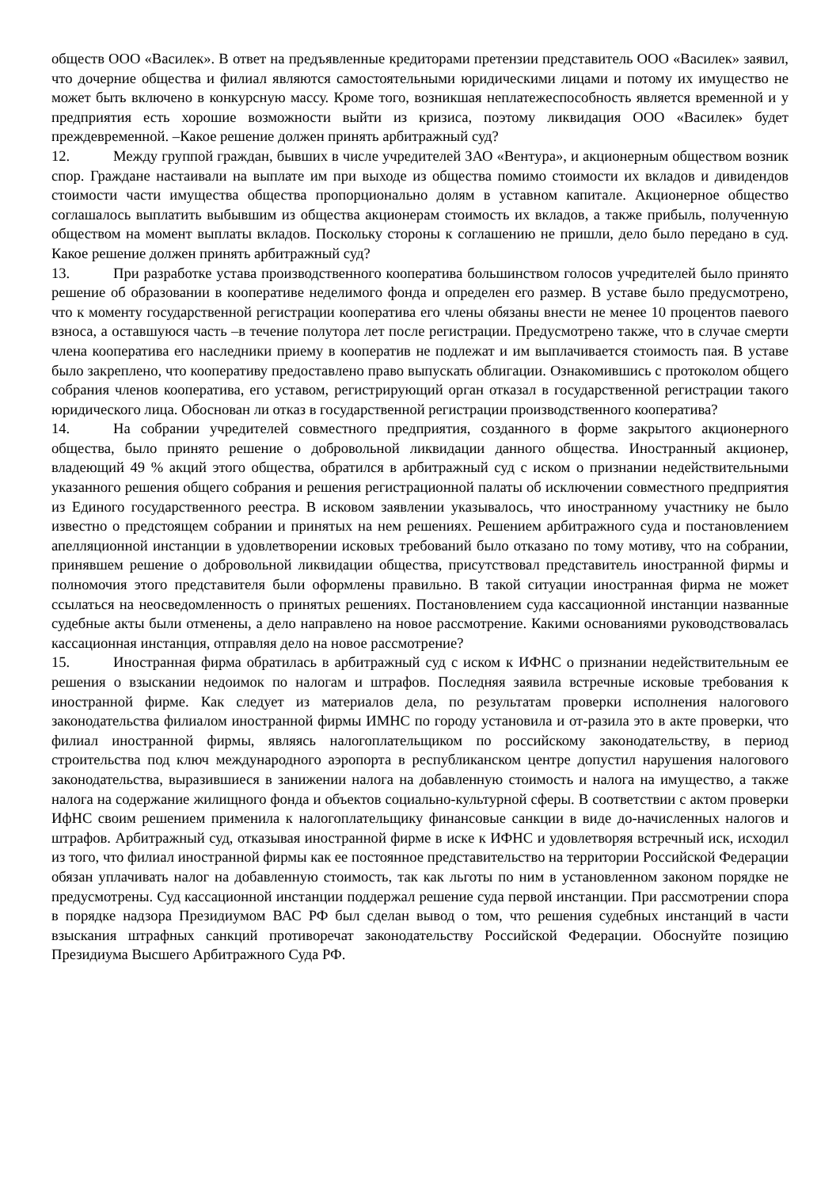обществ ООО «Василек». В ответ на предъявленные кредиторами претензии представитель ООО «Василек» заявил, что дочерние общества и филиал являются самостоятельными юридическими лицами и потому их имущество не может быть включено в конкурсную массу. Кроме того, возникшая неплатежеспособность является временной и у предприятия есть хорошие возможности выйти из кризиса, поэтому ликвидация ООО «Василек» будет преждевременной. –Какое решение должен принять арбитражный суд?
12. Между группой граждан, бывших в числе учредителей ЗАО «Вентура», и акционерным обществом возник спор. Граждане настаивали на выплате им при выходе из общества помимо стоимости их вкладов и дивидендов стоимости части имущества общества пропорционально долям в уставном капитале. Акционерное общество соглашалось выплатить выбывшим из общества акционерам стоимость их вкладов, а также прибыль, полученную обществом на момент выплаты вкладов. Поскольку стороны к соглашению не пришли, дело было передано в суд. Какое решение должен принять арбитражный суд?
13. При разработке устава производственного кооператива большинством голосов учредителей было принято решение об образовании в кооперативе неделимого фонда и определен его размер. В уставе было предусмотрено, что к моменту государственной регистрации кооператива его члены обязаны внести не менее 10 процентов паевого взноса, а оставшуюся часть –в течение полутора лет после регистрации. Предусмотрено также, что в случае смерти члена кооператива его наследники приему в кооператив не подлежат и им выплачивается стоимость пая. В уставе было закреплено, что кооперативу предоставлено право выпускать облигации. Ознакомившись с протоколом общего собрания членов кооператива, его уставом, регистрирующий орган отказал в государственной регистрации такого юридического лица. Обоснован ли отказ в государственной регистрации производственного кооператива?
14. На собрании учредителей совместного предприятия, созданного в форме закрытого акционерного общества, было принято решение о добровольной ликвидации данного общества. Иностранный акционер, владеющий 49 % акций этого общества, обратился в арбитражный суд с иском о признании недействительными указанного решения общего собрания и решения регистрационной палаты об исключении совместного предприятия из Единого государственного реестра. В исковом заявлении указывалось, что иностранному участнику не было известно о предстоящем собрании и принятых на нем решениях. Решением арбитражного суда и постановлением апелляционной инстанции в удовлетворении исковых требований было отказано по тому мотиву, что на собрании, принявшем решение о добровольной ликвидации общества, присутствовал представитель иностранной фирмы и полномочия этого представителя были оформлены правильно. В такой ситуации иностранная фирма не может ссылаться на неосведомленность о принятых решениях. Постановлением суда кассационной инстанции названные судебные акты были отменены, а дело направлено на новое рассмотрение. Какими основаниями руководствовалась кассационная инстанция, отправляя дело на новое рассмотрение?
15. Иностранная фирма обратилась в арбитражный суд с иском к ИФНС о признании недействительным ее решения о взыскании недоимок по налогам и штрафов. Последняя заявила встречные исковые требования к иностранной фирме. Как следует из материалов дела, по результатам проверки исполнения налогового законодательства филиалом иностранной фирмы ИМНС по городу установила и от-разила это в акте проверки, что филиал иностранной фирмы, являясь налогоплательщиком по российскому законодательству, в период строительства под ключ международного аэропорта в республиканском центре допустил нарушения налогового законодательства, выразившиеся в занижении налога на добавленную стоимость и налога на имущество, а также налога на содержание жилищного фонда и объектов социально-культурной сферы. В соответствии с актом проверки ИфНС своим решением применила к налогоплательщику финансовые санкции в виде до-начисленных налогов и штрафов. Арбитражный суд, отказывая иностранной фирме в иске к ИФНС и удовлетворяя встречный иск, исходил из того, что филиал иностранной фирмы как ее постоянное представительство на территории Российской Федерации обязан уплачивать налог на добавленную стоимость, так как льготы по ним в установленном законом порядке не предусмотрены. Суд кассационной инстанции поддержал решение суда первой инстанции. При рассмотрении спора в порядке надзора Президиумом ВАС РФ был сделан вывод о том, что решения судебных инстанций в части взыскания штрафных санкций противоречат законодательству Российской Федерации. Обоснуйте позицию Президиума Высшего Арбитражного Суда РФ.